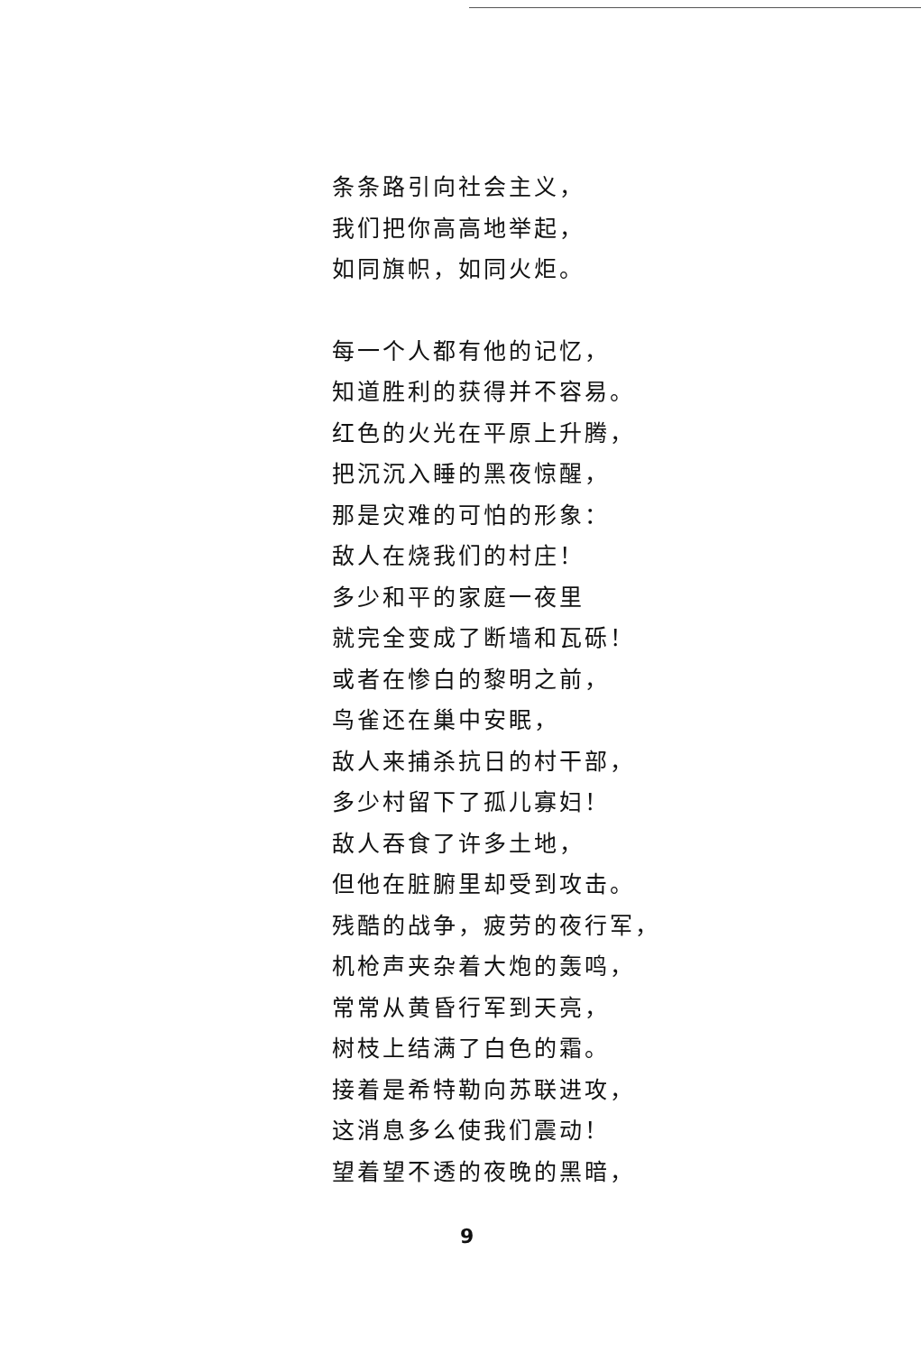条条路引向社会主义，
我们把你高高地举起，
如同旗帜，如同火炬。
每一个人都有他的记忆，
知道胜利的获得并不容易。
红色的火光在平原上升腾，
把沉沉入睡的黑夜惊醒，
那是灾难的可怕的形象：
敌人在烧我们的村庄！
多少和平的家庭一夜里
就完全变成了断墙和瓦砾！
或者在惨白的黎明之前，
鸟雀还在巢中安眠，
敌人来捕杀抗日的村干部，
多少村留下了孤儿寡妇！
敌人吞食了许多土地，
但他在脏腑里却受到攻击。
残酷的战争，疲劳的夜行军，
机枪声夹杂着大炮的轰鸣，
常常从黄昏行军到天亮，
树枝上结满了白色的霜。
接着是希特勒向苏联进攻，
这消息多么使我们震动！
望着望不透的夜晚的黑暗，
9